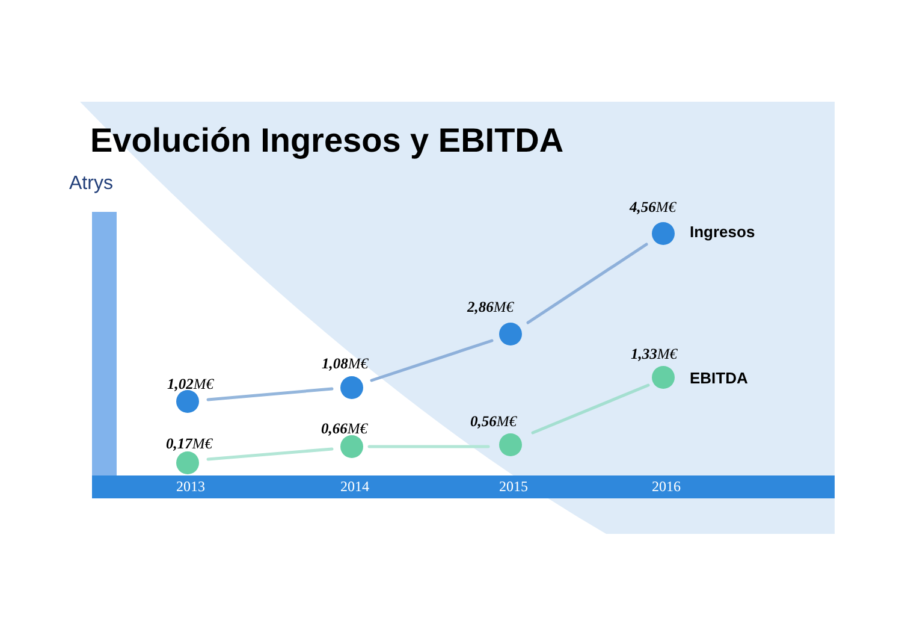Evolución Ingresos y EBITDA
Atrys
1,02 M€
1,08 M€
2,86 M€
4,56 M€
Ingresos
0,17 M€
0,66 M€ 0,56 M€
1,33 M€
EBITDA
2013 2014 2015 2016